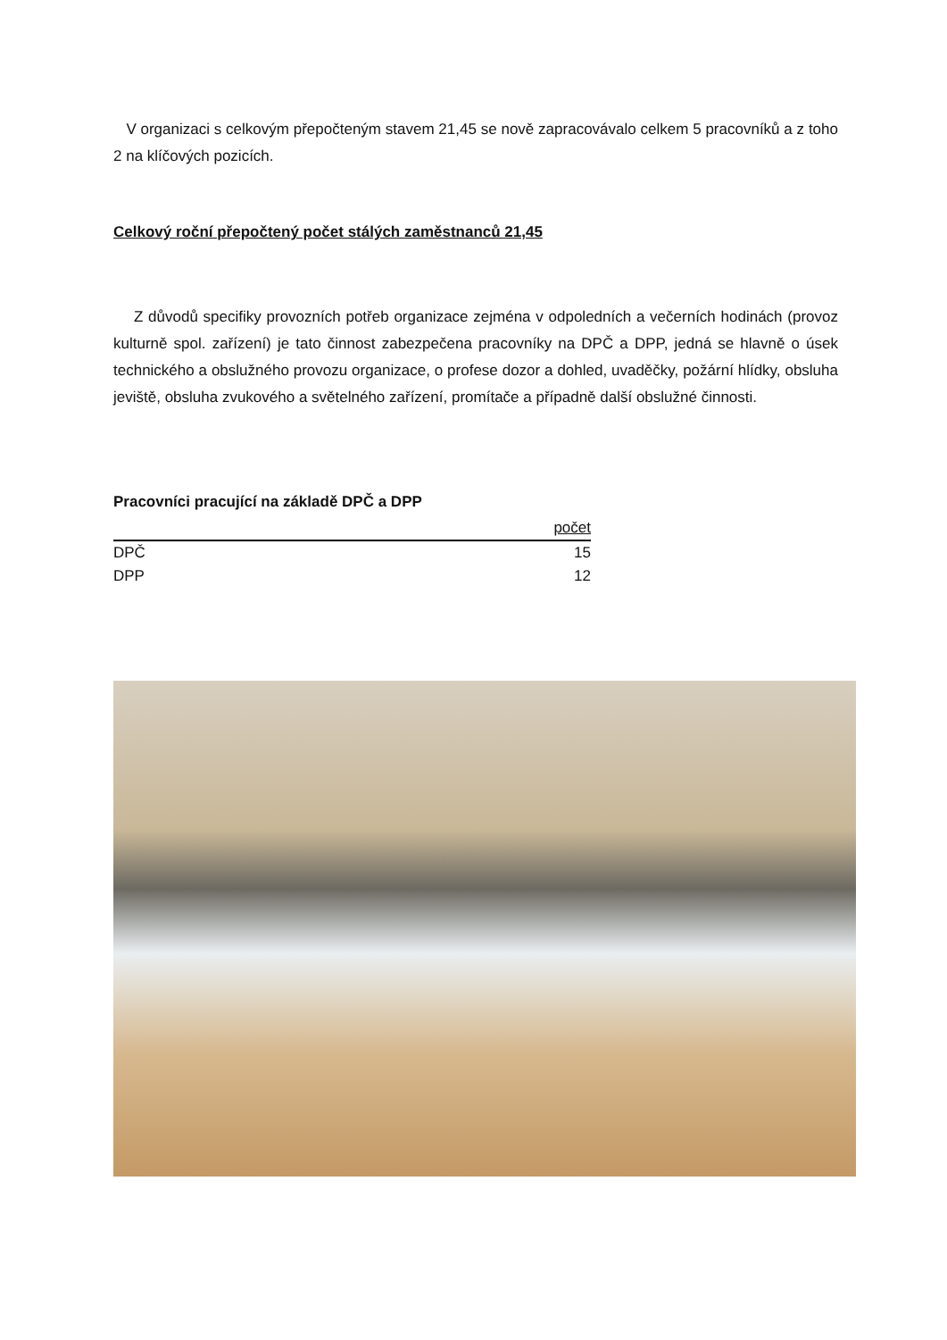V organizaci s celkovým přepočteným stavem 21,45 se nově zapracovávalo celkem 5 pracovníků a z toho 2 na klíčových pozicích.
Celkový roční přepočtený počet stálých zaměstnanců 21,45
Z důvodů specifiky provozních potřeb organizace zejména v odpoledních a večerních hodinách (provoz kulturně spol. zařízení) je tato činnost zabezpečena pracovníky na DPČ a DPP, jedná se hlavně o úsek technického a obslužného provozu organizace, o profese dozor a dohled, uvaděčky, požární hlídky, obsluha jeviště, obsluha zvukového a světelného zařízení, promítače a případně další obslužné činnosti.
Pracovníci pracující na základě DPČ a DPP
| | počet |
| --- | --- |
| DPČ | 15 |
| DPP | 12 |